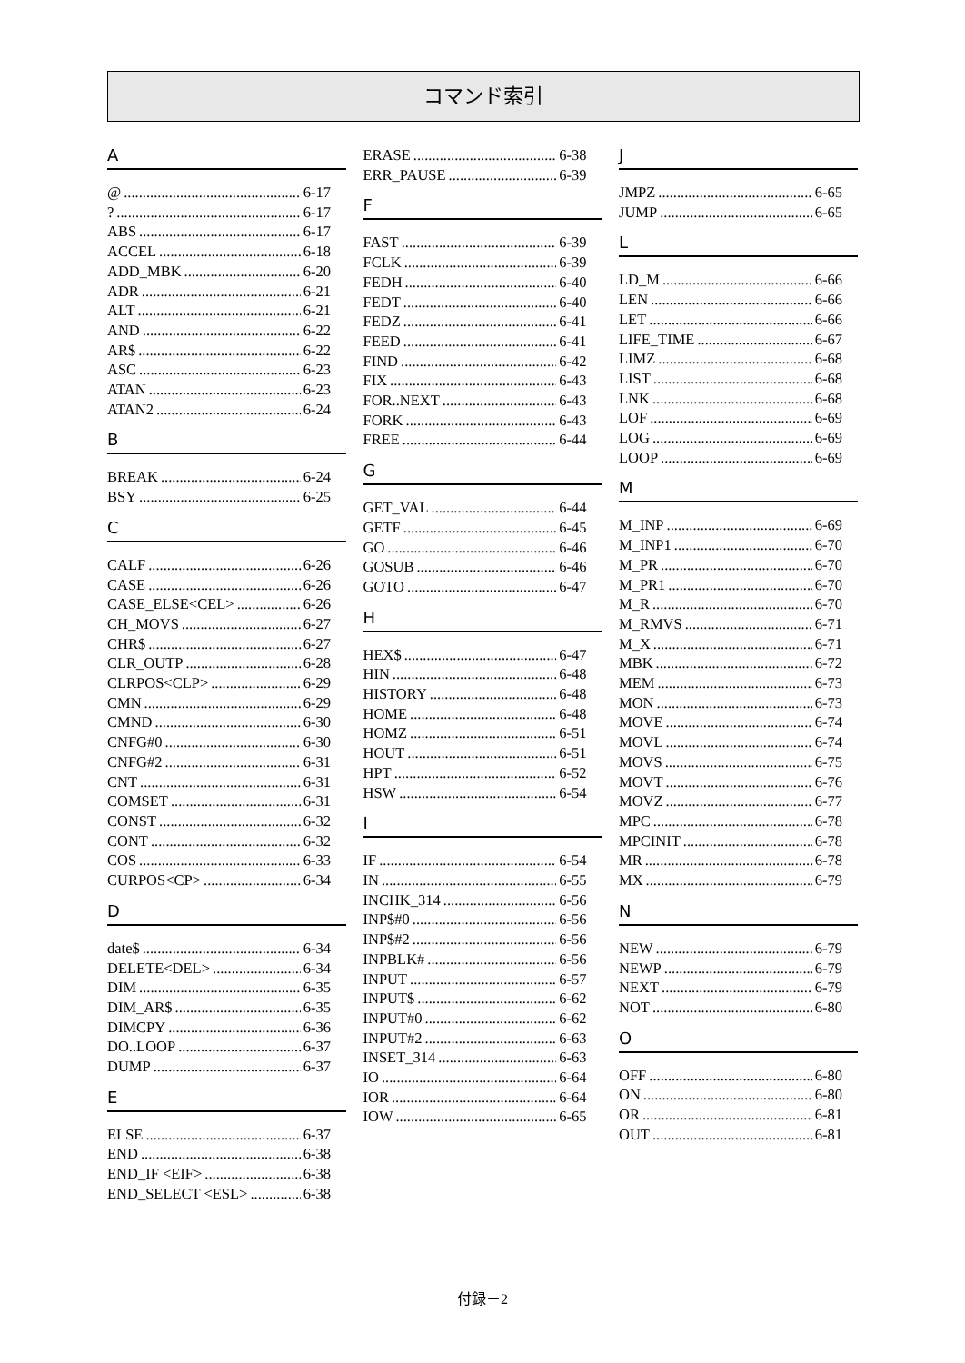コマンド索引
A
@ 6-17
? 6-17
ABS 6-17
ACCEL 6-18
ADD_MBK 6-20
ADR 6-21
ALT 6-21
AND 6-22
AR$ 6-22
ASC 6-23
ATAN 6-23
ATAN2 6-24
B
BREAK 6-24
BSY 6-25
C
CALF 6-26
CASE 6-26
CASE_ELSE<CEL> 6-26
CH_MOVS 6-27
CHR$ 6-27
CLR_OUTP 6-28
CLRPOS<CLP> 6-29
CMN 6-29
CMND 6-30
CNFG#0 6-30
CNFG#2 6-31
CNT 6-31
COMSET 6-31
CONST 6-32
CONT 6-32
COS 6-33
CURPOS<CP> 6-34
D
date$ 6-34
DELETE<DEL> 6-34
DIM 6-35
DIM_AR$ 6-35
DIMCPY 6-36
DO..LOOP 6-37
DUMP 6-37
E
ELSE 6-37
END 6-38
END_IF <EIF> 6-38
END_SELECT <ESL> 6-38
ERASE 6-38
ERR_PAUSE 6-39
F
FAST 6-39
FCLK 6-39
FEDH 6-40
FEDT 6-40
FEDZ 6-41
FEED 6-41
FIND 6-42
FIX 6-43
FOR..NEXT 6-43
FORK 6-43
FREE 6-44
G
GET_VAL 6-44
GETF 6-45
GO 6-46
GOSUB 6-46
GOTO 6-47
H
HEX$ 6-47
HIN 6-48
HISTORY 6-48
HOME 6-48
HOMZ 6-51
HOUT 6-51
HPT 6-52
HSW 6-54
I
IF 6-54
IN 6-55
INCHK_314 6-56
INP$#0 6-56
INP$#2 6-56
INPBLK# 6-56
INPUT 6-57
INPUT$ 6-62
INPUT#0 6-62
INPUT#2 6-63
INSET_314 6-63
IO 6-64
IOR 6-64
IOW 6-65
J
JMPZ 6-65
JUMP 6-65
L
LD_M 6-66
LEN 6-66
LET 6-66
LIFE_TIME 6-67
LIMZ 6-68
LIST 6-68
LNK 6-68
LOF 6-69
LOG 6-69
LOOP 6-69
M
M_INP 6-69
M_INP1 6-70
M_PR 6-70
M_PR1 6-70
M_R 6-70
M_RMVS 6-71
M_X 6-71
MBK 6-72
MEM 6-73
MON 6-73
MOVE 6-74
MOVL 6-74
MOVS 6-75
MOVT 6-76
MOVZ 6-77
MPC 6-78
MPCINIT 6-78
MR 6-78
MX 6-79
N
NEW 6-79
NEWP 6-79
NEXT 6-79
NOT 6-80
O
OFF 6-80
ON 6-80
OR 6-81
OUT 6-81
付録－2